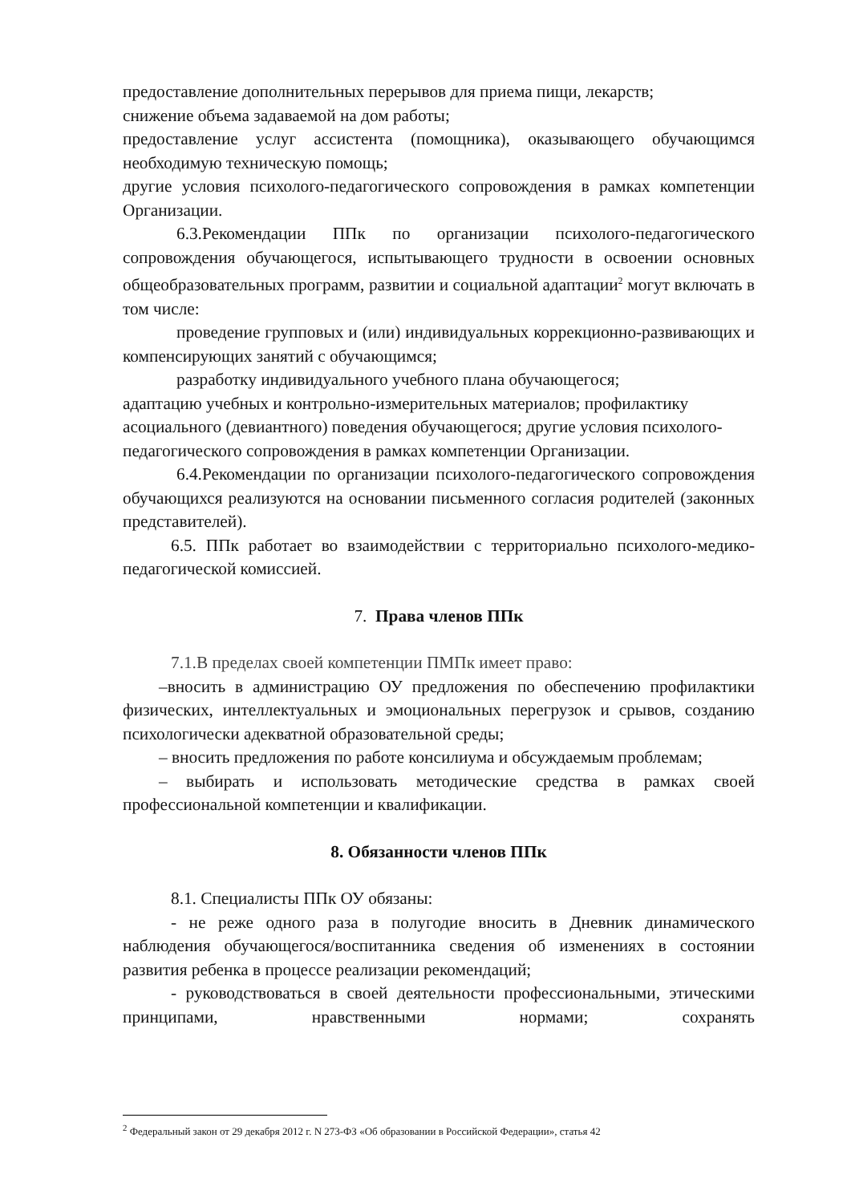предоставление дополнительных перерывов для приема пищи, лекарств;
снижение объема задаваемой на дом работы;
предоставление услуг ассистента (помощника), оказывающего обучающимся необходимую техническую помощь;
другие условия психолого-педагогического сопровождения в рамках компетенции Организации.
6.3.Рекомендации ППк по организации психолого-педагогического сопровождения обучающегося, испытывающего трудности в освоении основных общеобразовательных программ, развитии и социальной адаптации<sup>2</sup> могут включать в том числе:
проведение групповых и (или) индивидуальных коррекционно-развивающих и компенсирующих занятий с обучающимся;
разработку индивидуального учебного плана обучающегося;
адаптацию учебных и контрольно-измерительных материалов; профилактику асоциального (девиантного) поведения обучающегося; другие условия психолого-педагогического сопровождения в рамках компетенции Организации.
6.4.Рекомендации по организации психолого-педагогического сопровождения обучающихся реализуются на основании письменного согласия родителей (законных представителей).
6.5. ППк работает во взаимодействии с территориально психолого-медико-педагогической комиссией.
7. Права членов ППк
7.1.В пределах своей компетенции ПМПк имеет право:
–вносить в администрацию ОУ предложения по обеспечению профилактики физических, интеллектуальных и эмоциональных перегрузок и срывов, созданию психологически адекватной образовательной среды;
– вносить предложения по работе консилиума и обсуждаемым проблемам;
– выбирать и использовать методические средства в рамках своей профессиональной компетенции и квалификации.
8. Обязанности членов ППк
8.1. Специалисты ППк ОУ обязаны:
- не реже одного раза в полугодие вносить в Дневник динамического наблюдения обучающегося/воспитанника сведения об изменениях в состоянии развития ребенка в процессе реализации рекомендаций;
- руководствоваться в своей деятельности профессиональными, этическими принципами, нравственными нормами; сохранять
<sup>2</sup> Федеральный закон от 29 декабря 2012 г. N 273-ФЗ «Об образовании в Российской Федерации», статья 42